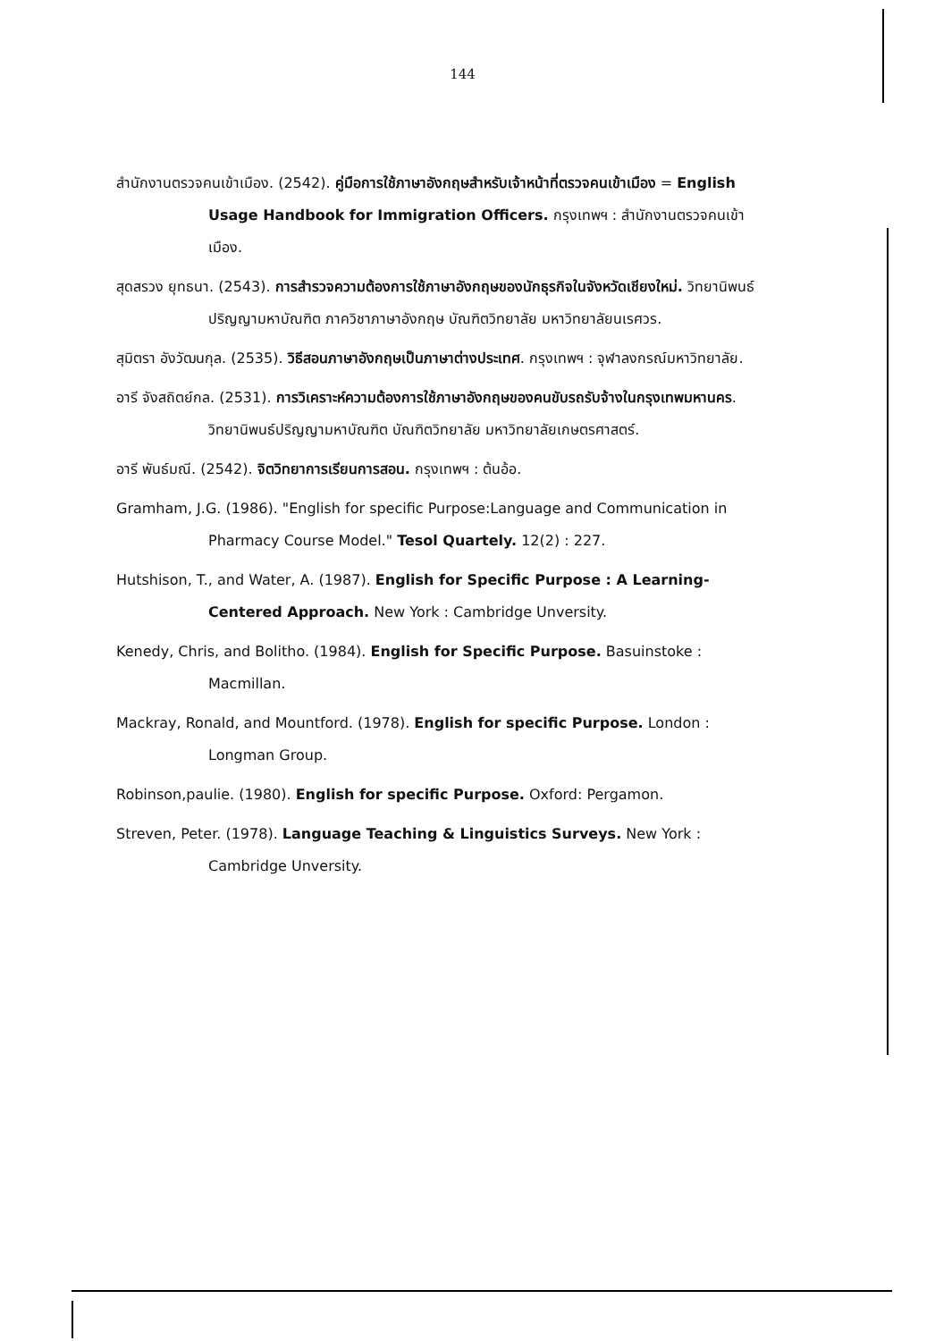144
สำนักงานตรวจคนเข้าเมือง. (2542). คู่มือการใช้ภาษาอังกฤษสำหรับเจ้าหน้าที่ตรวจคนเข้าเมือง = English Usage Handbook for Immigration Officers. กรุงเทพฯ : สำนักงานตรวจคนเข้าเมือง.
สุดสรวง ยุทธนา. (2543). การสำรวจความต้องการใช้ภาษาอังกฤษของนักธุรกิจในจังหวัดเชียงใหม่. วิทยานิพนธ์ปริญญามหาบัณฑิต ภาควิชาภาษาอังกฤษ บัณฑิตวิทยาลัย มหาวิทยาลัยนเรศวร.
สุมิตรา อังวัฒนกุล. (2535). วิธีสอนภาษาอังกฤษเป็นภาษาต่างประเทศ. กรุงเทพฯ : จุฬาลงกรณ์มหาวิทยาลัย.
อารี จังสถิตย์กล. (2531). การวิเคราะห์ความต้องการใช้ภาษาอังกฤษของคนขับรถรับจ้างในกรุงเทพมหานคร. วิทยานิพนธ์ปริญญามหาบัณฑิต บัณฑิตวิทยาลัย มหาวิทยาลัยเกษตรศาสตร์.
อารี พันธ์มณี. (2542). จิตวิทยาการเรียนการสอน. กรุงเทพฯ : ต้นอ้อ.
Gramham, J.G. (1986). "English for specific Purpose:Language and Communication in Pharmacy Course Model." Tesol Quartely. 12(2) : 227.
Hutshison, T., and Water, A. (1987). English for Specific Purpose : A Learning-Centered Approach. New York : Cambridge Unversity.
Kenedy, Chris, and Bolitho. (1984). English for Specific Purpose. Basuinstoke : Macmillan.
Mackray, Ronald, and Mountford. (1978). English for specific Purpose. London : Longman Group.
Robinson,paulie. (1980). English for specific Purpose. Oxford: Pergamon.
Streven, Peter. (1978). Language Teaching & Linguistics Surveys. New York : Cambridge Unversity.